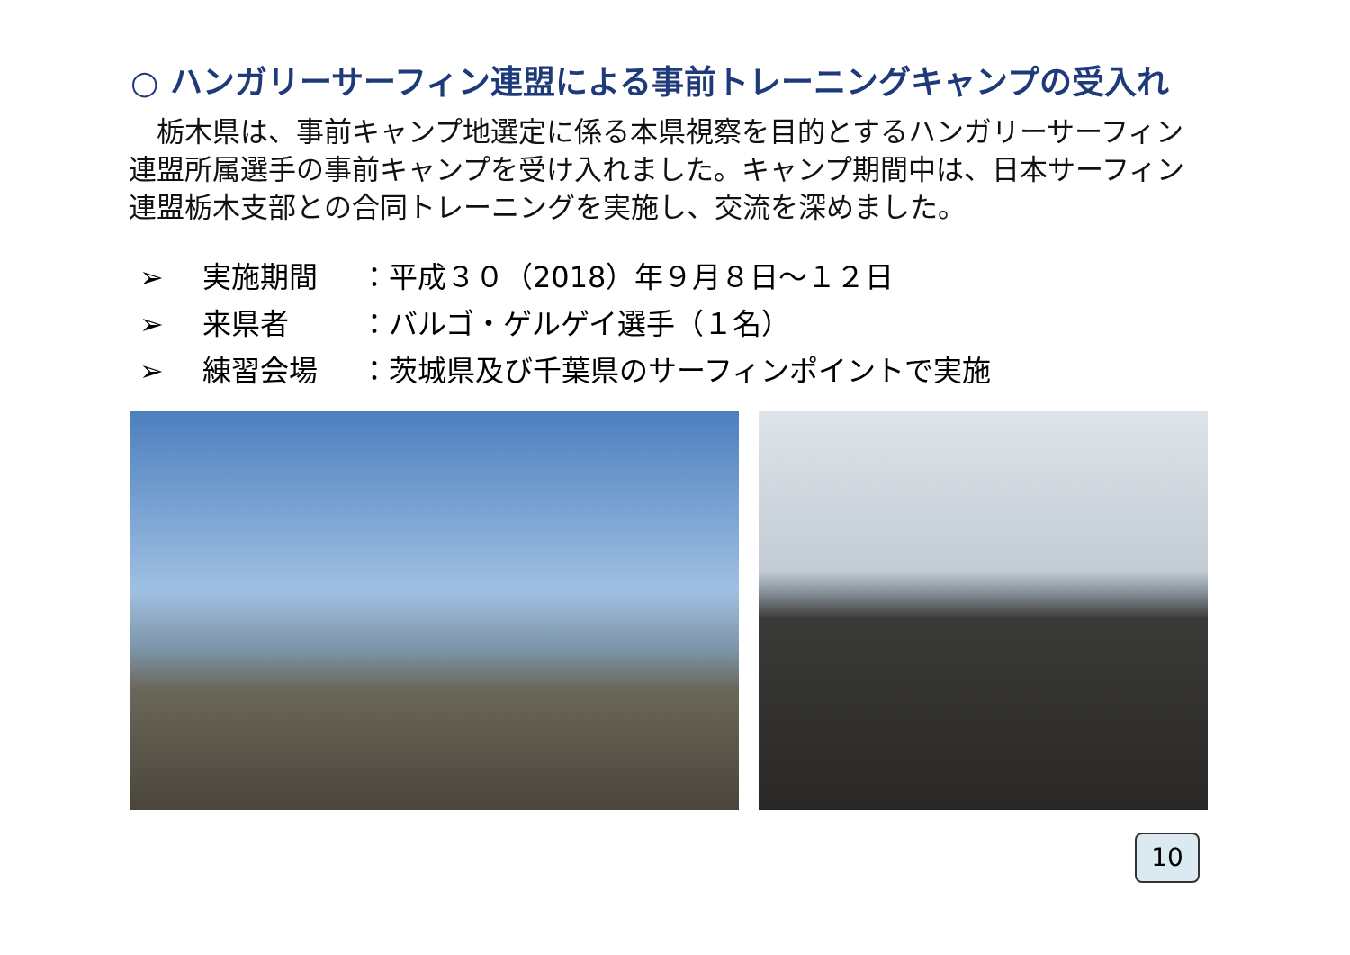○ ハンガリーサーフィン連盟による事前トレーニングキャンプの受入れ
　栃木県は、事前キャンプ地選定に係る本県視察を目的とするハンガリーサーフィン連盟所属選手の事前キャンプを受け入れました。キャンプ期間中は、日本サーフィン連盟栃木支部との合同トレーニングを実施し、交流を深めました。
➢ 実施期間 ：平成３０（2018）年９月８日～１２日
➢ 来県者 ：バルゴ・ゲルゲイ選手（１名）
➢ 練習会場 ：茨城県及び千葉県のサーフィンポイントで実施
10